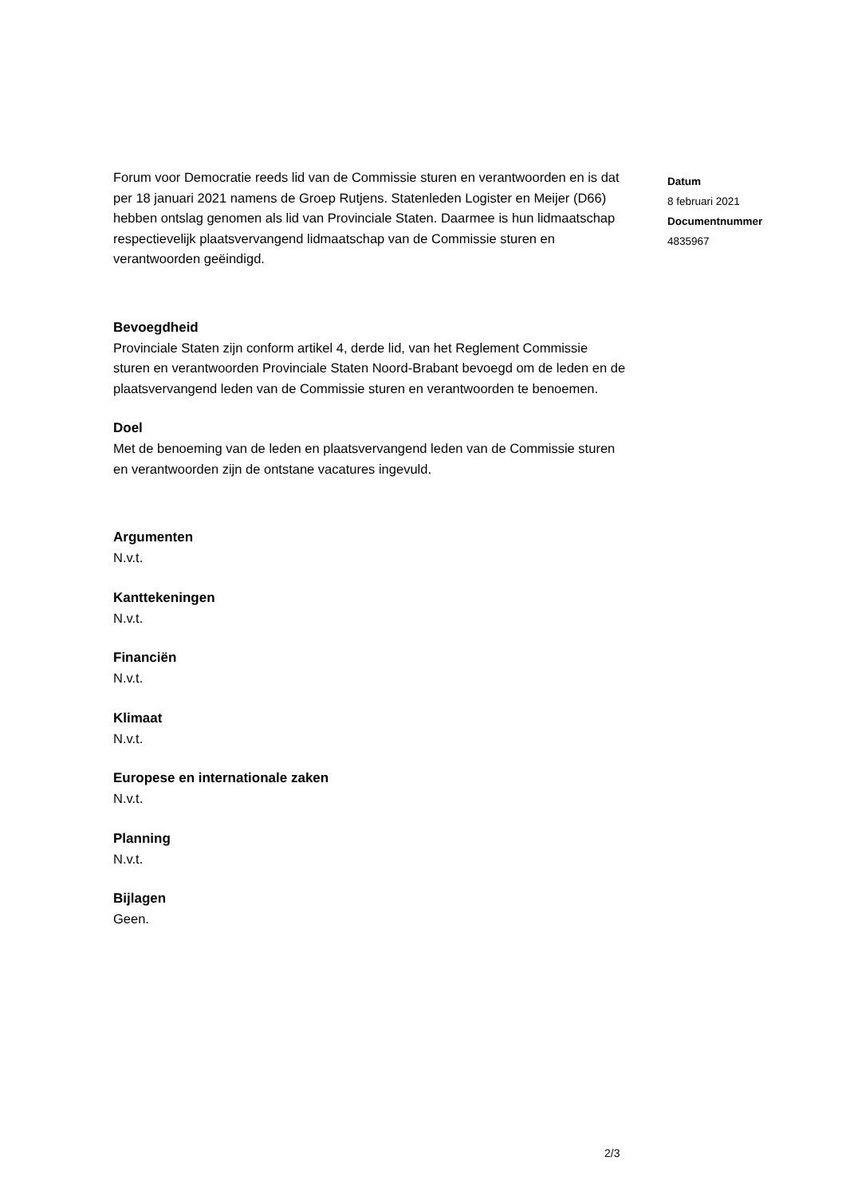Forum voor Democratie reeds lid van de Commissie sturen en verantwoorden en is dat per 18 januari 2021 namens de Groep Rutjens. Statenleden Logister en Meijer (D66) hebben ontslag genomen als lid van Provinciale Staten. Daarmee is hun lidmaatschap respectievelijk plaatsvervangend lidmaatschap van de Commissie sturen en verantwoorden geëindigd.
Bevoegdheid
Provinciale Staten zijn conform artikel 4, derde lid, van het Reglement Commissie sturen en verantwoorden Provinciale Staten Noord-Brabant bevoegd om de leden en de plaatsvervangend leden van de Commissie sturen en verantwoorden te benoemen.
Doel
Met de benoeming van de leden en plaatsvervangend leden van de Commissie sturen en verantwoorden zijn de ontstane vacatures ingevuld.
Argumenten
N.v.t.
Kanttekeningen
N.v.t.
Financiën
N.v.t.
Klimaat
N.v.t.
Europese en internationale zaken
N.v.t.
Planning
N.v.t.
Bijlagen
Geen.
Datum
8 februari 2021
Documentnummer
4835967
2/3